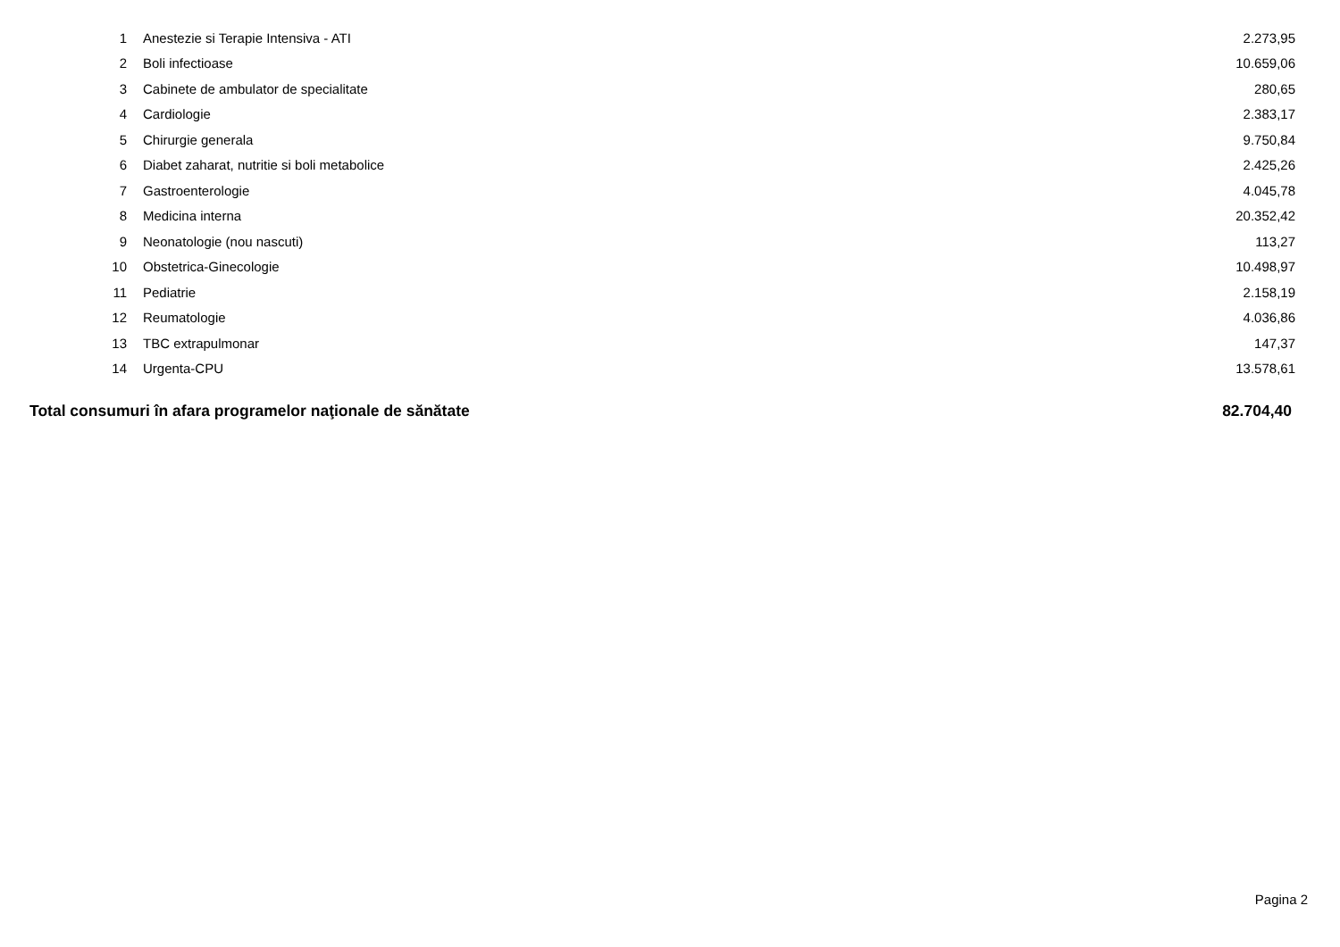| 1 | Anestezie si Terapie Intensiva - ATI | 2.273,95 |
| 2 | Boli infectioase | 10.659,06 |
| 3 | Cabinete de ambulator de specialitate | 280,65 |
| 4 | Cardiologie | 2.383,17 |
| 5 | Chirurgie generala | 9.750,84 |
| 6 | Diabet zaharat, nutritie si boli metabolice | 2.425,26 |
| 7 | Gastroenterologie | 4.045,78 |
| 8 | Medicina interna | 20.352,42 |
| 9 | Neonatologie (nou nascuti) | 113,27 |
| 10 | Obstetrica-Ginecologie | 10.498,97 |
| 11 | Pediatrie | 2.158,19 |
| 12 | Reumatologie | 4.036,86 |
| 13 | TBC extrapulmonar | 147,37 |
| 14 | Urgenta-CPU | 13.578,61 |
| Total consumuri în afara programelor naţionale de sănătate | | 82.704,40 |
Pagina 2